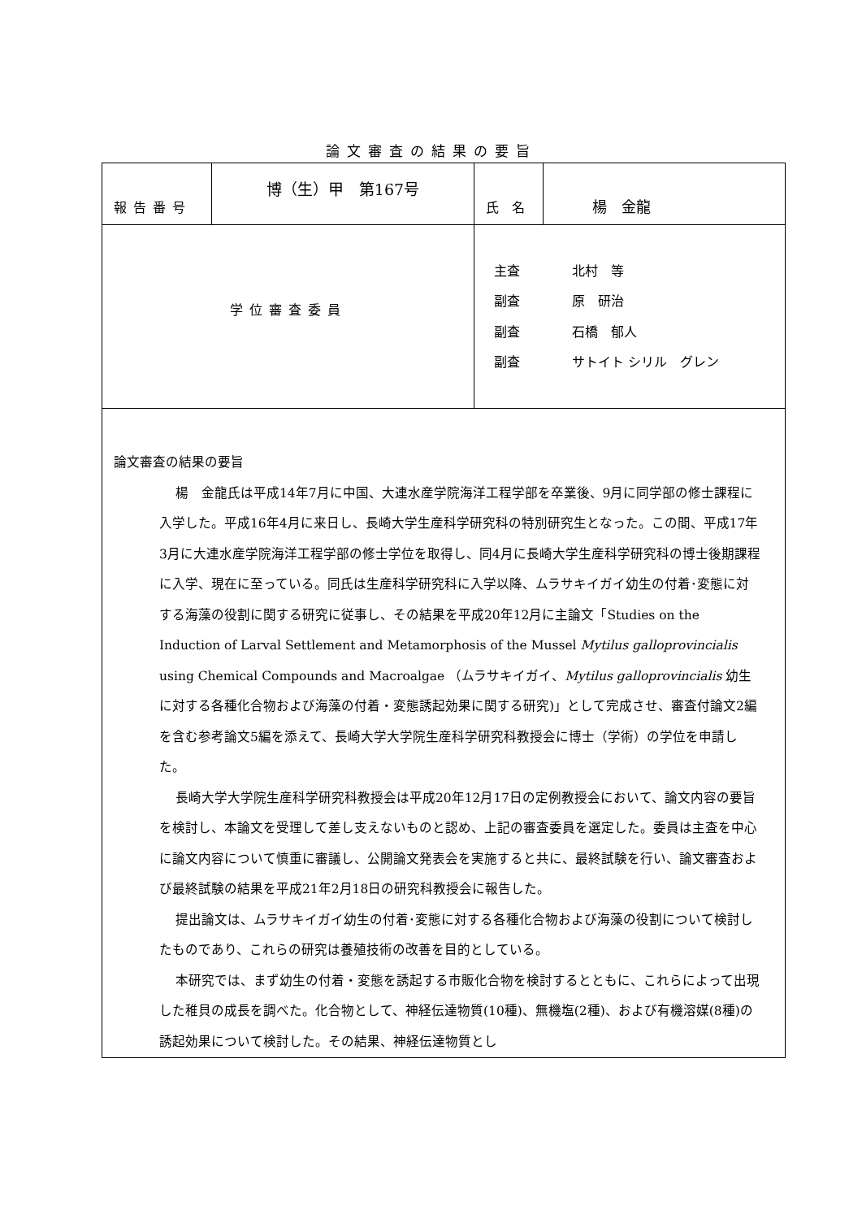論文審査の結果の要旨
| 報告番号 | 博（生）甲 第167号 | 氏 名 | 楊 金龍 |
| 学位審査委員 | | 主査 北村 等 副査 原 研治 副査 石橋 郁人 副査 サトイト シリル グレン | |
| 論文審査の結果の要旨 楊 金龍氏は平成14年7月に中国、大連水産学院海洋工程学部を卒業後、9月に同学部の修士課程に入学した。平成16年4月に来日し、長崎大学生産科学研究科の特別研究生となった。この間、平成17年3月に大連水産学院海洋工程学部の修士学位を取得し、同4月に長崎大学生産科学研究科の博士後期課程に入学、現在に至っている。同氏は生産科学研究科に入学以降、ムラサキイガイ幼生の付着･変態に対する海藻の役割に関する研究に従事し、その結果を平成20年12月に主論文「Studies on the Induction of Larval Settlement and Metamorphosis of the Mussel Mytilus galloprovincialis using Chemical Compounds and Macroalgae （ムラサキイガイ、 Mytilus galloprovincialis 幼生に対する各種化合物および海藻の付着・変態誘起効果に関する研究)」として完成させ、審査付論文2編を含む参考論文5編を添えて、長崎大学大学院生産科学研究科教授会に博士（学術）の学位を申請した。 長崎大学大学院生産科学研究科教授会は平成20年12月17日の定例教授会において、論文内容の要旨を検討し、本論文を受理して差し支えないものと認め、上記の審査委員を選定した。委員は主査を中心に論文内容について慎重に審議し、公開論文発表会を実施すると共に、最終試験を行い、論文審査および最終試験の結果を平成21年2月18日の研究科教授会に報告した。 提出論文は、ムラサキイガイ幼生の付着･変態に対する各種化合物および海藻の役割について検討したものであり、これらの研究は養殖技術の改善を目的としている。 本研究では、まず幼生の付着・変態を誘起する市販化合物を検討するとともに、これらによって出現した稚貝の成長を調べた。化合物として、神経伝達物質(10種)、無機塩(2種)、および有機溶媒(8種)の誘起効果について検討した。その結果、神経伝達物質とし | | | |